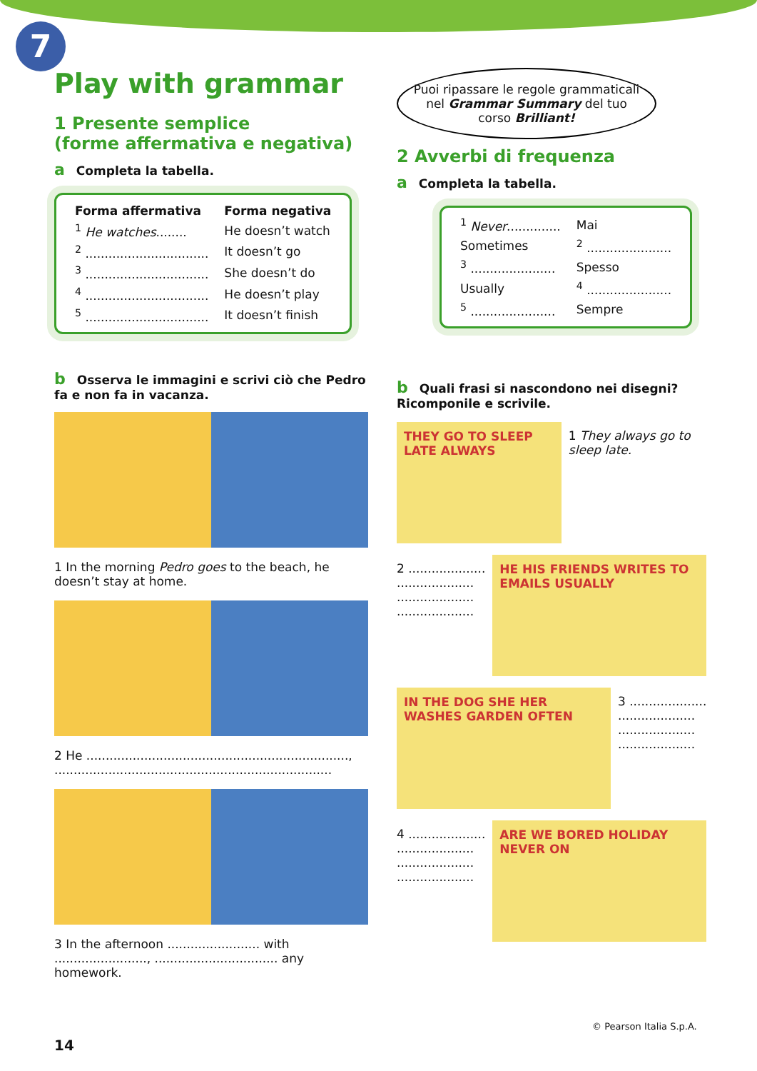7
Play with grammar
1 Presente semplice
(forme affermativa e negativa)
a Completa la tabella.
| Forma affermativa | Forma negativa |
| --- | --- |
| <sup>1</sup> He watches ........ | He doesn’t watch |
| <sup>2</sup> ................................ | It doesn’t go |
| <sup>3</sup> ................................ | She doesn’t do |
| <sup>4</sup> ................................ | He doesn’t play |
| <sup>5</sup> ................................ | It doesn’t finish |
b Osserva le immagini e scrivi ciò che Pedro fa e non fa in vacanza.
1 In the morning Pedro goes to the beach, he doesn’t stay at home.
2 He ...................................................................., ........................................................................
3 In the afternoon ........................ with ........................, ................................ any homework.
Puoi ripassare le regole grammaticali nel Grammar Summary del tuo corso Brilliant!
2 Avverbi di frequenza
a Completa la tabella.
| <sup>1</sup> Never .............. | Mai |
| Sometimes | <sup>2</sup> ...................... |
| <sup>3</sup> ...................... | Spesso |
| Usually | <sup>4</sup> ...................... |
| <sup>5</sup> ...................... | Sempre |
b Quali frasi si nascondono nei disegni? Ricomponile e scrivile.
THEY GO TO SLEEP LATE ALWAYS
1 They always go to sleep late.
2 ....................
....................
....................
....................
HE HIS FRIENDS WRITES TO EMAILS USUALLY
IN THE DOG SHE HER WASHES GARDEN OFTEN
3 ....................
....................
....................
....................
4 ....................
....................
....................
....................
ARE WE BORED HOLIDAY NEVER ON
14
© Pearson Italia S.p.A.